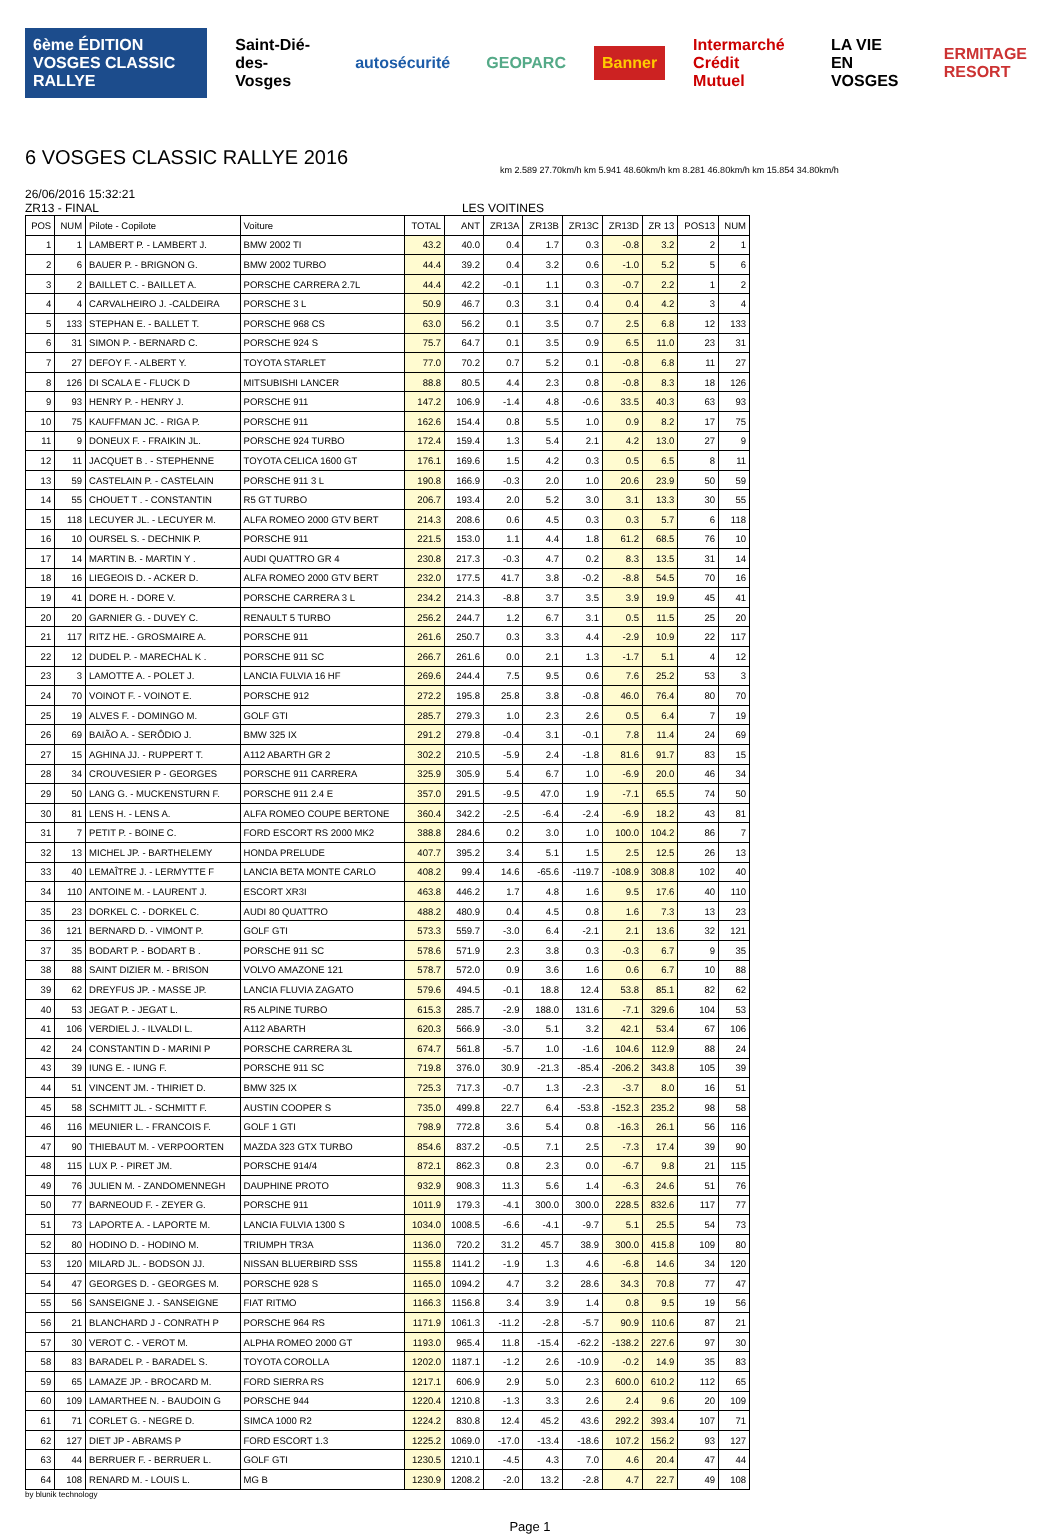6ème ÉDITION VOSGES CLASSIC RALLYE
Saint-Dié-des-Vosges autosécurité GEOPARC Banner Intermarché Crédit Mutuel LA VIE EN VOSGES ERMITAGE RESORT
6 VOSGES CLASSIC RALLYE 2016
km 2.589 27.70km/h km 5.941 48.60km/h km 8.281 46.80km/h km 15.854 34.80km/h
26/06/2016 15:32:21
ZR13 - FINAL LES VOITINES
| POS | NUM | Pilote - Copilote | Voiture | TOTAL | ANT | ZR13A | ZR13B | ZR13C | ZR13D | ZR 13 | POS13 | NUM |
| --- | --- | --- | --- | --- | --- | --- | --- | --- | --- | --- | --- | --- |
| 1 | 1 | LAMBERT P. - LAMBERT J. | BMW 2002 TI | 43.2 | 40.0 | 0.4 | 1.7 | 0.3 | -0.8 | 3.2 | 2 | 1 |
| 2 | 6 | BAUER P. - BRIGNON G. | BMW 2002 TURBO | 44.4 | 39.2 | 0.4 | 3.2 | 0.6 | -1.0 | 5.2 | 5 | 6 |
| 3 | 2 | BAILLET C. - BAILLET A. | PORSCHE CARRERA 2.7L | 44.4 | 42.2 | -0.1 | 1.1 | 0.3 | -0.7 | 2.2 | 1 | 2 |
| 4 | 4 | CARVALHEIRO J. -CALDEIRA | PORSCHE 3 L | 50.9 | 46.7 | 0.3 | 3.1 | 0.4 | 0.4 | 4.2 | 3 | 4 |
| 5 | 133 | STEPHAN E. - BALLET T. | PORSCHE 968 CS | 63.0 | 56.2 | 0.1 | 3.5 | 0.7 | 2.5 | 6.8 | 12 | 133 |
| 6 | 31 | SIMON P. - BERNARD C. | PORSCHE 924 S | 75.7 | 64.7 | 0.1 | 3.5 | 0.9 | 6.5 | 11.0 | 23 | 31 |
| 7 | 27 | DEFOY F. - ALBERT Y. | TOYOTA STARLET | 77.0 | 70.2 | 0.7 | 5.2 | 0.1 | -0.8 | 6.8 | 11 | 27 |
| 8 | 126 | DI SCALA E - FLUCK D | MITSUBISHI LANCER | 88.8 | 80.5 | 4.4 | 2.3 | 0.8 | -0.8 | 8.3 | 18 | 126 |
| 9 | 93 | HENRY P. - HENRY J. | PORSCHE 911 | 147.2 | 106.9 | -1.4 | 4.8 | -0.6 | 33.5 | 40.3 | 63 | 93 |
| 10 | 75 | KAUFFMAN JC. - RIGA P. | PORSCHE 911 | 162.6 | 154.4 | 0.8 | 5.5 | 1.0 | 0.9 | 8.2 | 17 | 75 |
| 11 | 9 | DONEUX F. - FRAIKIN JL. | PORSCHE 924 TURBO | 172.4 | 159.4 | 1.3 | 5.4 | 2.1 | 4.2 | 13.0 | 27 | 9 |
| 12 | 11 | JACQUET B . - STEPHENNE | TOYOTA CELICA 1600 GT | 176.1 | 169.6 | 1.5 | 4.2 | 0.3 | 0.5 | 6.5 | 8 | 11 |
| 13 | 59 | CASTELAIN P. - CASTELAIN | PORSCHE 911 3 L | 190.8 | 166.9 | -0.3 | 2.0 | 1.0 | 20.6 | 23.9 | 50 | 59 |
| 14 | 55 | CHOUET T . - CONSTANTIN | R5 GT TURBO | 206.7 | 193.4 | 2.0 | 5.2 | 3.0 | 3.1 | 13.3 | 30 | 55 |
| 15 | 118 | LECUYER JL. - LECUYER M. | ALFA ROMEO 2000 GTV BERT | 214.3 | 208.6 | 0.6 | 4.5 | 0.3 | 0.3 | 5.7 | 6 | 118 |
| 16 | 10 | OURSEL S. - DECHNIK P. | PORSCHE 911 | 221.5 | 153.0 | 1.1 | 4.4 | 1.8 | 61.2 | 68.5 | 76 | 10 |
| 17 | 14 | MARTIN B. - MARTIN Y . | AUDI QUATTRO GR 4 | 230.8 | 217.3 | -0.3 | 4.7 | 0.2 | 8.3 | 13.5 | 31 | 14 |
| 18 | 16 | LIEGEOIS D. - ACKER D. | ALFA ROMEO 2000 GTV BERT | 232.0 | 177.5 | 41.7 | 3.8 | -0.2 | -8.8 | 54.5 | 70 | 16 |
| 19 | 41 | DORE H. - DORE V. | PORSCHE CARRERA 3 L | 234.2 | 214.3 | -8.8 | 3.7 | 3.5 | 3.9 | 19.9 | 45 | 41 |
| 20 | 20 | GARNIER G. - DUVEY C. | RENAULT 5 TURBO | 256.2 | 244.7 | 1.2 | 6.7 | 3.1 | 0.5 | 11.5 | 25 | 20 |
| 21 | 117 | RITZ HE. - GROSMAIRE A. | PORSCHE 911 | 261.6 | 250.7 | 0.3 | 3.3 | 4.4 | -2.9 | 10.9 | 22 | 117 |
| 22 | 12 | DUDEL P. - MARECHAL K . | PORSCHE 911 SC | 266.7 | 261.6 | 0.0 | 2.1 | 1.3 | -1.7 | 5.1 | 4 | 12 |
| 23 | 3 | LAMOTTE A. - POLET J. | LANCIA FULVIA 16 HF | 269.6 | 244.4 | 7.5 | 9.5 | 0.6 | 7.6 | 25.2 | 53 | 3 |
| 24 | 70 | VOINOT F. - VOINOT E. | PORSCHE 912 | 272.2 | 195.8 | 25.8 | 3.8 | -0.8 | 46.0 | 76.4 | 80 | 70 |
| 25 | 19 | ALVES F. - DOMINGO M. | GOLF GTI | 285.7 | 279.3 | 1.0 | 2.3 | 2.6 | 0.5 | 6.4 | 7 | 19 |
| 26 | 69 | BAIÃO A. - SERÔDIO J. | BMW 325 IX | 291.2 | 279.8 | -0.4 | 3.1 | -0.1 | 7.8 | 11.4 | 24 | 69 |
| 27 | 15 | AGHINA JJ. - RUPPERT T. | A112 ABARTH GR 2 | 302.2 | 210.5 | -5.9 | 2.4 | -1.8 | 81.6 | 91.7 | 83 | 15 |
| 28 | 34 | CROUVESIER P - GEORGES | PORSCHE 911 CARRERA | 325.9 | 305.9 | 5.4 | 6.7 | 1.0 | -6.9 | 20.0 | 46 | 34 |
| 29 | 50 | LANG G. - MUCKENSTURN F. | PORSCHE 911 2.4 E | 357.0 | 291.5 | -9.5 | 47.0 | 1.9 | -7.1 | 65.5 | 74 | 50 |
| 30 | 81 | LENS H. - LENS A. | ALFA ROMEO COUPE BERTONE | 360.4 | 342.2 | -2.5 | -6.4 | -2.4 | -6.9 | 18.2 | 43 | 81 |
| 31 | 7 | PETIT P. - BOINE C. | FORD ESCORT RS 2000 MK2 | 388.8 | 284.6 | 0.2 | 3.0 | 1.0 | 100.0 | 104.2 | 86 | 7 |
| 32 | 13 | MICHEL JP. - BARTHELEMY | HONDA PRELUDE | 407.7 | 395.2 | 3.4 | 5.1 | 1.5 | 2.5 | 12.5 | 26 | 13 |
| 33 | 40 | LEMAÎTRE J. - LERMYTTE F | LANCIA BETA MONTE CARLO | 408.2 | 99.4 | 14.6 | -65.6 | -119.7 | -108.9 | 308.8 | 102 | 40 |
| 34 | 110 | ANTOINE M. - LAURENT J. | ESCORT XR3I | 463.8 | 446.2 | 1.7 | 4.8 | 1.6 | 9.5 | 17.6 | 40 | 110 |
| 35 | 23 | DORKEL C. - DORKEL C. | AUDI 80 QUATTRO | 488.2 | 480.9 | 0.4 | 4.5 | 0.8 | 1.6 | 7.3 | 13 | 23 |
| 36 | 121 | BERNARD D. - VIMONT P. | GOLF GTI | 573.3 | 559.7 | -3.0 | 6.4 | -2.1 | 2.1 | 13.6 | 32 | 121 |
| 37 | 35 | BODART P. - BODART B . | PORSCHE 911 SC | 578.6 | 571.9 | 2.3 | 3.8 | 0.3 | -0.3 | 6.7 | 9 | 35 |
| 38 | 88 | SAINT DIZIER M. - BRISON | VOLVO AMAZONE 121 | 578.7 | 572.0 | 0.9 | 3.6 | 1.6 | 0.6 | 6.7 | 10 | 88 |
| 39 | 62 | DREYFUS JP. - MASSE JP. | LANCIA FLUVIA ZAGATO | 579.6 | 494.5 | -0.1 | 18.8 | 12.4 | 53.8 | 85.1 | 82 | 62 |
| 40 | 53 | JEGAT P. - JEGAT L. | R5 ALPINE TURBO | 615.3 | 285.7 | -2.9 | 188.0 | 131.6 | -7.1 | 329.6 | 104 | 53 |
| 41 | 106 | VERDIEL J. - ILVALDI L. | A112 ABARTH | 620.3 | 566.9 | -3.0 | 5.1 | 3.2 | 42.1 | 53.4 | 67 | 106 |
| 42 | 24 | CONSTANTIN D - MARINI P | PORSCHE CARRERA 3L | 674.7 | 561.8 | -5.7 | 1.0 | -1.6 | 104.6 | 112.9 | 88 | 24 |
| 43 | 39 | IUNG E. - IUNG F. | PORSCHE 911 SC | 719.8 | 376.0 | 30.9 | -21.3 | -85.4 | -206.2 | 343.8 | 105 | 39 |
| 44 | 51 | VINCENT JM. - THIRIET D. | BMW 325 IX | 725.3 | 717.3 | -0.7 | 1.3 | -2.3 | -3.7 | 8.0 | 16 | 51 |
| 45 | 58 | SCHMITT JL. - SCHMITT F. | AUSTIN COOPER S | 735.0 | 499.8 | 22.7 | 6.4 | -53.8 | -152.3 | 235.2 | 98 | 58 |
| 46 | 116 | MEUNIER L. - FRANCOIS F. | GOLF 1 GTI | 798.9 | 772.8 | 3.6 | 5.4 | 0.8 | -16.3 | 26.1 | 56 | 116 |
| 47 | 90 | THIEBAUT M. - VERPOORTEN | MAZDA 323 GTX TURBO | 854.6 | 837.2 | -0.5 | 7.1 | 2.5 | -7.3 | 17.4 | 39 | 90 |
| 48 | 115 | LUX P. - PIRET JM. | PORSCHE 914/4 | 872.1 | 862.3 | 0.8 | 2.3 | 0.0 | -6.7 | 9.8 | 21 | 115 |
| 49 | 76 | JULIEN M. - ZANDOMENNEGH | DAUPHINE PROTO | 932.9 | 908.3 | 11.3 | 5.6 | 1.4 | -6.3 | 24.6 | 51 | 76 |
| 50 | 77 | BARNEOUD F. - ZEYER G. | PORSCHE 911 | 1011.9 | 179.3 | -4.1 | 300.0 | 300.0 | 228.5 | 832.6 | 117 | 77 |
| 51 | 73 | LAPORTE A. - LAPORTE M. | LANCIA FULVIA 1300 S | 1034.0 | 1008.5 | -6.6 | -4.1 | -9.7 | 5.1 | 25.5 | 54 | 73 |
| 52 | 80 | HODINO D. - HODINO M. | TRIUMPH TR3A | 1136.0 | 720.2 | 31.2 | 45.7 | 38.9 | 300.0 | 415.8 | 109 | 80 |
| 53 | 120 | MILARD JL. - BODSON JJ. | NISSAN BLUERBIRD SSS | 1155.8 | 1141.2 | -1.9 | 1.3 | 4.6 | -6.8 | 14.6 | 34 | 120 |
| 54 | 47 | GEORGES D. - GEORGES M. | PORSCHE 928 S | 1165.0 | 1094.2 | 4.7 | 3.2 | 28.6 | 34.3 | 70.8 | 77 | 47 |
| 55 | 56 | SANSEIGNE J. - SANSEIGNE | FIAT RITMO | 1166.3 | 1156.8 | 3.4 | 3.9 | 1.4 | 0.8 | 9.5 | 19 | 56 |
| 56 | 21 | BLANCHARD J - CONRATH P | PORSCHE 964 RS | 1171.9 | 1061.3 | -11.2 | -2.8 | -5.7 | 90.9 | 110.6 | 87 | 21 |
| 57 | 30 | VEROT C. - VEROT M. | ALPHA ROMEO 2000 GT | 1193.0 | 965.4 | 11.8 | -15.4 | -62.2 | -138.2 | 227.6 | 97 | 30 |
| 58 | 83 | BARADEL P. - BARADEL S. | TOYOTA COROLLA | 1202.0 | 1187.1 | -1.2 | 2.6 | -10.9 | -0.2 | 14.9 | 35 | 83 |
| 59 | 65 | LAMAZE JP. - BROCARD M. | FORD SIERRA RS | 1217.1 | 606.9 | 2.9 | 5.0 | 2.3 | 600.0 | 610.2 | 112 | 65 |
| 60 | 109 | LAMARTHEE N. - BAUDOIN G | PORSCHE 944 | 1220.4 | 1210.8 | -1.3 | 3.3 | 2.6 | 2.4 | 9.6 | 20 | 109 |
| 61 | 71 | CORLET G. - NEGRE D. | SIMCA 1000 R2 | 1224.2 | 830.8 | 12.4 | 45.2 | 43.6 | 292.2 | 393.4 | 107 | 71 |
| 62 | 127 | DIET JP - ABRAMS P | FORD ESCORT 1.3 | 1225.2 | 1069.0 | -17.0 | -13.4 | -18.6 | 107.2 | 156.2 | 93 | 127 |
| 63 | 44 | BERRUER F. - BERRUER L. | GOLF GTI | 1230.5 | 1210.1 | -4.5 | 4.3 | 7.0 | 4.6 | 20.4 | 47 | 44 |
| 64 | 108 | RENARD M. - LOUIS L. | MG B | 1230.9 | 1208.2 | -2.0 | 13.2 | -2.8 | 4.7 | 22.7 | 49 | 108 |
by blunik technology
Page 1